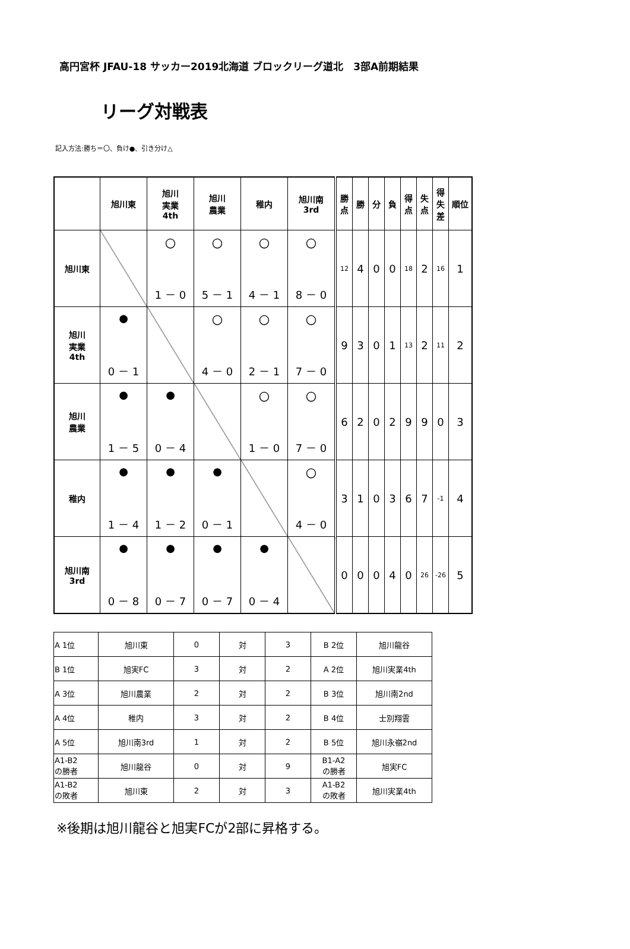高円宮杯 JFAU-18 サッカー2019北海道 ブロックリーグ道北　3部A前期結果
リーグ対戦表
記入方法:勝ち＝〇、負け●、引き分け△
| | 旭川東 | 旭川 実業 4th | 旭川 農業 | 稚内 | 旭川南 3rd | 勝点 | 勝 | 分 | 負 | 得点 | 失点 | 得失差 | 順位 |
| --- | --- | --- | --- | --- | --- | --- | --- | --- | --- | --- | --- | --- | --- |
| 旭川東 | | 〇 1 － 0 | 〇 5 － 1 | 〇 4 － 1 | 〇 8 － 0 | 12 | 4 | 0 | 0 | 18 | 2 | 16 | 1 |
| 旭川 実業 4th | ● 0 － 1 | | 〇 4 － 0 | 〇 2 － 1 | 〇 7 － 0 | 9 | 3 | 0 | 1 | 13 | 2 | 11 | 2 |
| 旭川 農業 | ● 1 － 5 | ● 0 － 4 | | 〇 1 － 0 | 〇 7 － 0 | 6 | 2 | 0 | 2 | 9 | 9 | 0 | 3 |
| 稚内 | ● 1 － 4 | ● 1 － 2 | ● 0 － 1 | | 〇 4 － 0 | 3 | 1 | 0 | 3 | 6 | 7 | -1 | 4 |
| 旭川南 3rd | ● 0 － 8 | ● 0 － 7 | ● 0 － 7 | ● 0 － 4 | | 0 | 0 | 0 | 4 | 0 | 26 | -26 | 5 |
| A 1位 | 旭川東 | 0 | 対 | 3 | B 2位 | 旭川龍谷 |
| B 1位 | 旭実FC | 3 | 対 | 2 | A 2位 | 旭川実業4th |
| A 3位 | 旭川農業 | 2 | 対 | 2 | B 3位 | 旭川南2nd |
| A 4位 | 稚内 | 3 | 対 | 2 | B 4位 | 士別翔雲 |
| A 5位 | 旭川南3rd | 1 | 対 | 2 | B 5位 | 旭川永嶺2nd |
| A1-B2 の勝者 | 旭川龍谷 | 0 | 対 | 9 | B1-A2 の勝者 | 旭実FC |
| A1-B2 の敗者 | 旭川東 | 2 | 対 | 3 | A1-B2 の敗者 | 旭川実業4th |
※後期は旭川龍谷と旭実FCが2部に昇格する。